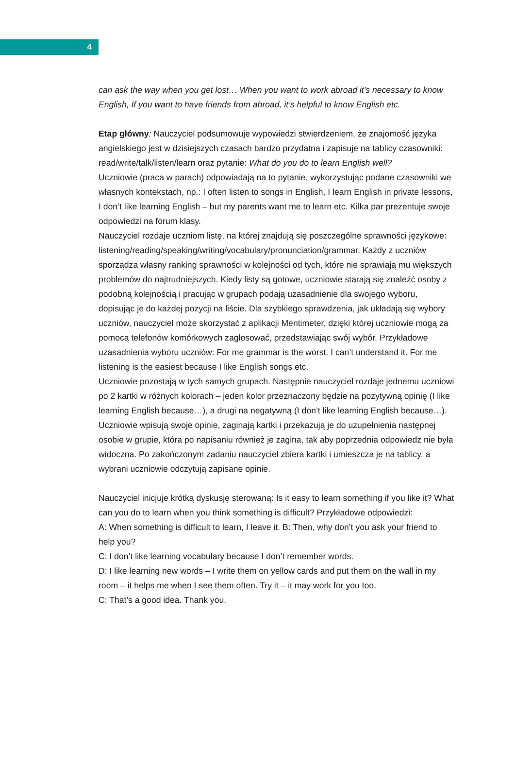4
can ask the way when you get lost… When you want to work abroad it’s necessary to know English, If you want to have friends from abroad, it’s helpful to know English etc.
Etap główny: Nauczyciel podsumowuje wypowiedzi stwierdzeniem, że znajomość języka angielskiego jest w dzisiejszych czasach bardzo przydatna i zapisuje na tablicy czasowniki: read/write/talk/listen/learn oraz pytanie: What do you do to learn English well?
Uczniowie (praca w parach) odpowiadają na to pytanie, wykorzystując podane czasowniki we własnych kontekstach, np.: I often listen to songs in English, I learn English in private lessons, I don’t like learning English – but my parents want me to learn etc. Kilka par prezentuje swoje odpowiedzi na forum klasy.
Nauczyciel rozdaje uczniom listę, na której znajdują się poszczególne sprawności językowe: listening/reading/speaking/writing/vocabulary/pronunciation/grammar. Każdy z uczniów sporządza własny ranking sprawności w kolejności od tych, które nie sprawiają mu większych problemów do najtrudniejszych. Kiedy listy są gotowe, uczniowie starają się znaleźć osoby z podobną kolejnością i pracując w grupach podają uzasadnienie dla swojego wyboru, dopisując je do każdej pozycji na liście. Dla szybkiego sprawdzenia, jak układają się wybory uczniów, nauczyciel może skorzystać z aplikacji Mentimeter, dzięki której uczniowie mogą za pomocą telefonów komórkowych zagłosować, przedstawiając swój wybór. Przykładowe uzasadnienia wyboru uczniów: For me grammar is the worst. I can’t understand it. For me listening is the easiest because I like English songs etc.
Uczniowie pozostają w tych samych grupach. Następnie nauczyciel rozdaje jednemu uczniowi po 2 kartki w różnych kolorach – jeden kolor przeznaczony będzie na pozytywną opinię (I like learning English because…), a drugi na negatywną (I don’t like learning English because…). Uczniowie wpisują swoje opinie, zaginają kartki i przekazują je do uzupełnienia następnej osobie w grupie, która po napisaniu również je zagina, tak aby poprzednia odpowiedz nie była widoczna. Po zakończonym zadaniu nauczyciel zbiera kartki i umieszcza je na tablicy, a wybrani uczniowie odczytują zapisane opinie.
Nauczyciel inicjuje krótką dyskusję sterowaną: Is it easy to learn something if you like it? What can you do to learn when you think something is difficult? Przykładowe odpowiedzi:
A: When something is difficult to learn, I leave it. B: Then, why don’t you ask your friend to help you?
C: I don’t like learning vocabulary because I don’t remember words.
D: I like learning new words – I write them on yellow cards and put them on the wall in my room – it helps me when I see them often. Try it – it may work for you too.
C: That’s a good idea. Thank you.